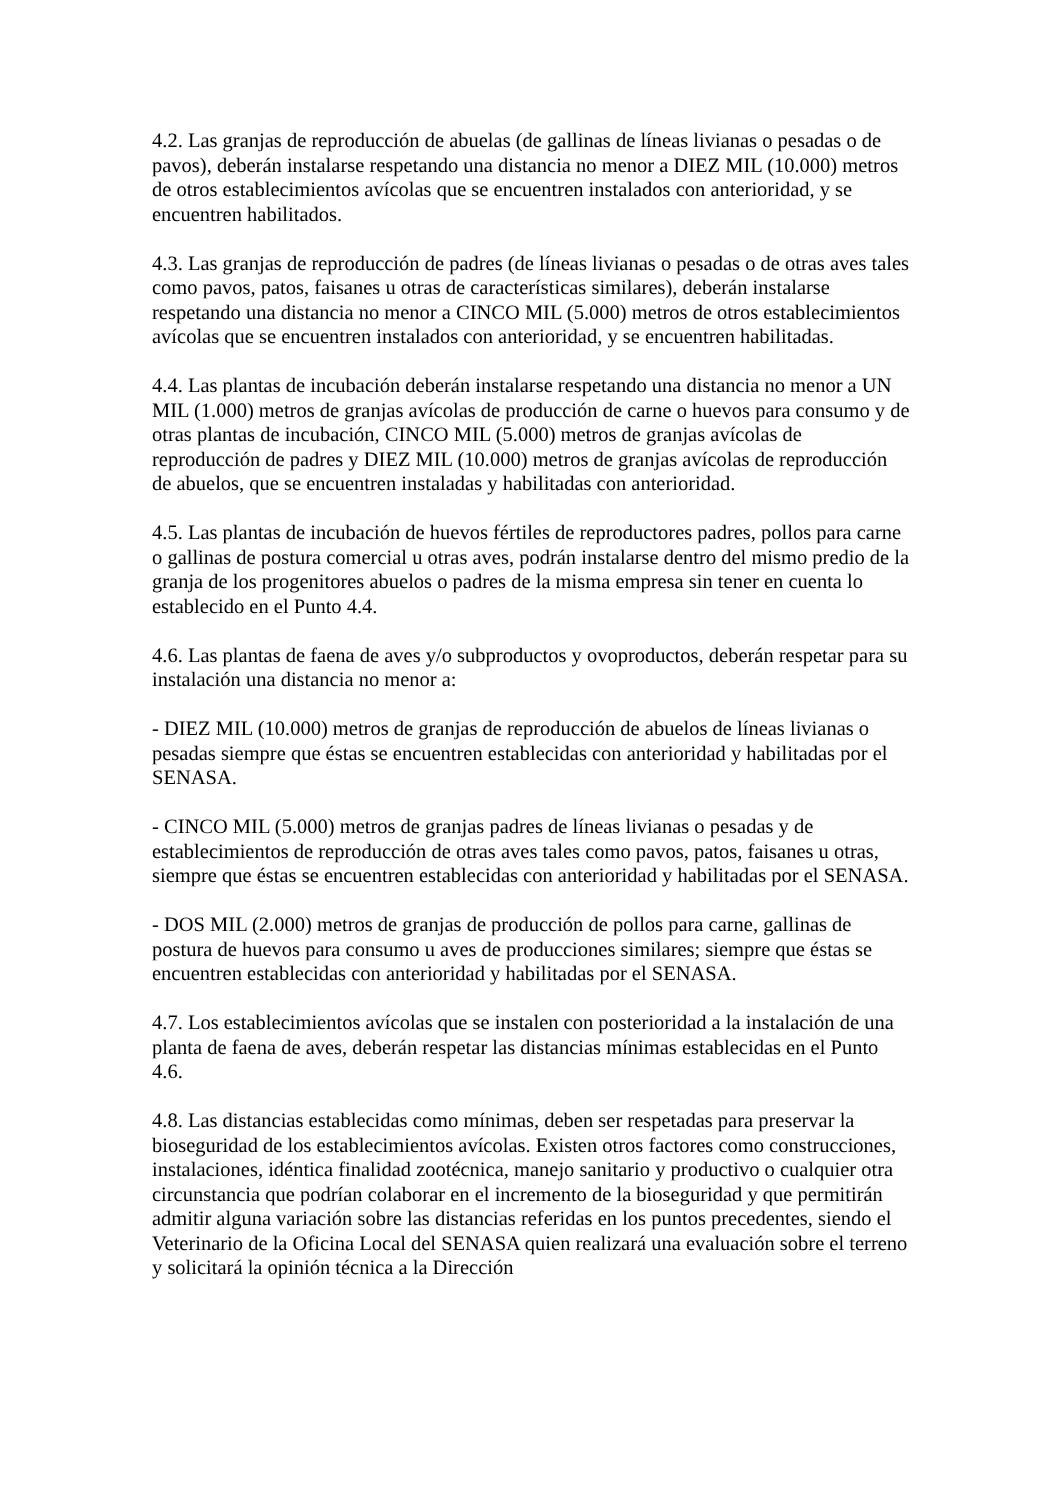4.2. Las granjas de reproducción de abuelas (de gallinas de líneas livianas o pesadas o de pavos), deberán instalarse respetando una distancia no menor a DIEZ MIL (10.000) metros de otros establecimientos avícolas que se encuentren instalados con anterioridad, y se encuentren habilitados.
4.3. Las granjas de reproducción de padres (de líneas livianas o pesadas o de otras aves tales como pavos, patos, faisanes u otras de características similares), deberán instalarse respetando una distancia no menor a CINCO MIL (5.000) metros de otros establecimientos avícolas que se encuentren instalados con anterioridad, y se encuentren habilitadas.
4.4. Las plantas de incubación deberán instalarse respetando una distancia no menor a UN MIL (1.000) metros de granjas avícolas de producción de carne o huevos para consumo y de otras plantas de incubación, CINCO MIL (5.000) metros de granjas avícolas de reproducción de padres y DIEZ MIL (10.000) metros de granjas avícolas de reproducción de abuelos, que se encuentren instaladas y habilitadas con anterioridad.
4.5. Las plantas de incubación de huevos fértiles de reproductores padres, pollos para carne o gallinas de postura comercial u otras aves, podrán instalarse dentro del mismo predio de la granja de los progenitores abuelos o padres de la misma empresa sin tener en cuenta lo establecido en el Punto 4.4.
4.6. Las plantas de faena de aves y/o subproductos y ovoproductos, deberán respetar para su instalación una distancia no menor a:
- DIEZ MIL (10.000) metros de granjas de reproducción de abuelos de líneas livianas o pesadas siempre que éstas se encuentren establecidas con anterioridad y habilitadas por el SENASA.
- CINCO MIL (5.000) metros de granjas padres de líneas livianas o pesadas y de establecimientos de reproducción de otras aves tales como pavos, patos, faisanes u otras, siempre que éstas se encuentren establecidas con anterioridad y habilitadas por el SENASA.
- DOS MIL (2.000) metros de granjas de producción de pollos para carne, gallinas de postura de huevos para consumo u aves de producciones similares; siempre que éstas se encuentren establecidas con anterioridad y habilitadas por el SENASA.
4.7. Los establecimientos avícolas que se instalen con posterioridad a la instalación de una planta de faena de aves, deberán respetar las distancias mínimas establecidas en el Punto 4.6.
4.8. Las distancias establecidas como mínimas, deben ser respetadas para preservar la bioseguridad de los establecimientos avícolas. Existen otros factores como construcciones, instalaciones, idéntica finalidad zootécnica, manejo sanitario y productivo o cualquier otra circunstancia que podrían colaborar en el incremento de la bioseguridad y que permitirán admitir alguna variación sobre las distancias referidas en los puntos precedentes, siendo el Veterinario de la Oficina Local del SENASA quien realizará una evaluación sobre el terreno y solicitará la opinión técnica a la Dirección